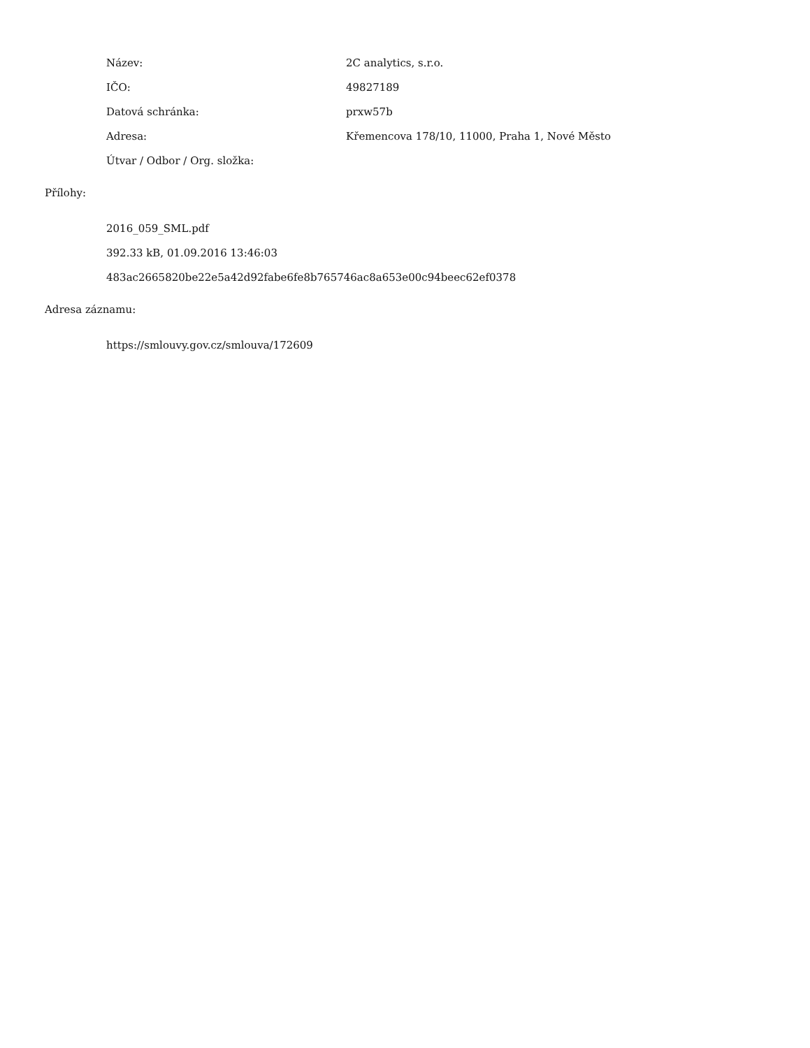Název: 2C analytics, s.r.o.
IČO: 49827189
Datová schránka: prxw57b
Adresa:
Křemencova 178/10, 11000, Praha 1, Nové Město
Útvar / Odbor / Org. složka:
Přílohy:
2016_059_SML.pdf
392.33 kB, 01.09.2016 13:46:03
483ac2665820be22e5a42d92fabe6fe8b765746ac8a653e00c94beec62ef0378
Adresa záznamu:
https://smlouvy.gov.cz/smlouva/172609